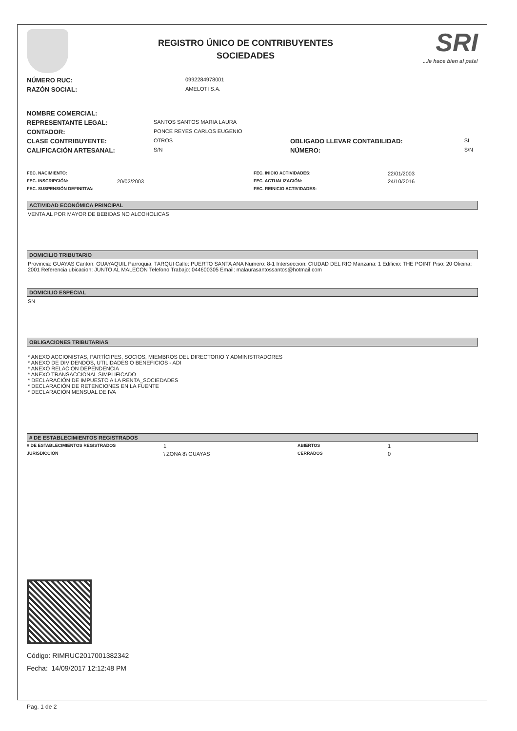REGISTRO ÚNICO DE CONTRIBUYENTES
SOCIEDADES
SRI...le hace bien al país!
| NÚMERO RUC: | 0992284978001 |
| RAZÓN SOCIAL: | AMELOTI S.A. |
| NOMBRE COMERCIAL: | | | |
| REPRESENTANTE LEGAL: | SANTOS SANTOS MARIA LAURA | | |
| CONTADOR: | PONCE REYES CARLOS EUGENIO | | |
| CLASE CONTRIBUYENTE: | OTROS | OBLIGADO LLEVAR CONTABILIDAD: | SI |
| CALIFICACIÓN ARTESANAL: | S/N | NÚMERO: | S/N |
| FEC. NACIMIENTO: | | FEC. INICIO ACTIVIDADES: | 22/01/2003 |
| FEC. INSCRIPCIÓN: | 20/02/2003 | FEC. ACTUALIZACIÓN: | 24/10/2016 |
| FEC. SUSPENSIÓN DEFINITIVA: | | FEC. REINICIO ACTIVIDADES: | |
ACTIVIDAD ECONÓMICA PRINCIPAL
VENTA AL POR MAYOR DE BEBIDAS NO ALCOHOLICAS
DOMICILIO TRIBUTARIO
Provincia: GUAYAS Canton: GUAYAQUIL Parroquia: TARQUI Calle: PUERTO SANTA ANA Numero: 8-1 Interseccion: CIUDAD DEL RIO Manzana: 1 Edificio: THE POINT Piso: 20 Oficina: 2001 Referencia ubicacion: JUNTO AL MALECON Telefono Trabajo: 044600305 Email: malaurasantossantos@hotmail.com
DOMICILIO ESPECIAL
SN
OBLIGACIONES TRIBUTARIAS
* ANEXO ACCIONISTAS, PARTÍCIPES, SOCIOS, MIEMBROS DEL DIRECTORIO Y ADMINISTRADORES
* ANEXO DE DIVIDENDOS, UTILIDADES O BENEFICIOS - ADI
* ANEXO RELACION DEPENDENCIA
* ANEXO TRANSACCIONAL SIMPLIFICADO
* DECLARACIÓN DE IMPUESTO A LA RENTA_SOCIEDADES
* DECLARACIÓN DE RETENCIONES EN LA FUENTE
* DECLARACIÓN MENSUAL DE IVA
# DE ESTABLECIMIENTOS REGISTRADOS
| # DE ESTABLECIMIENTOS REGISTRADOS | 1 | ABIERTOS | 1 |
| JURISDICCIÓN | \ ZONA 8\ GUAYAS | CERRADOS | 0 |
Código: RIMRUC2017001382342
Fecha: 14/09/2017 12:12:48 PM
Pag. 1 de 2